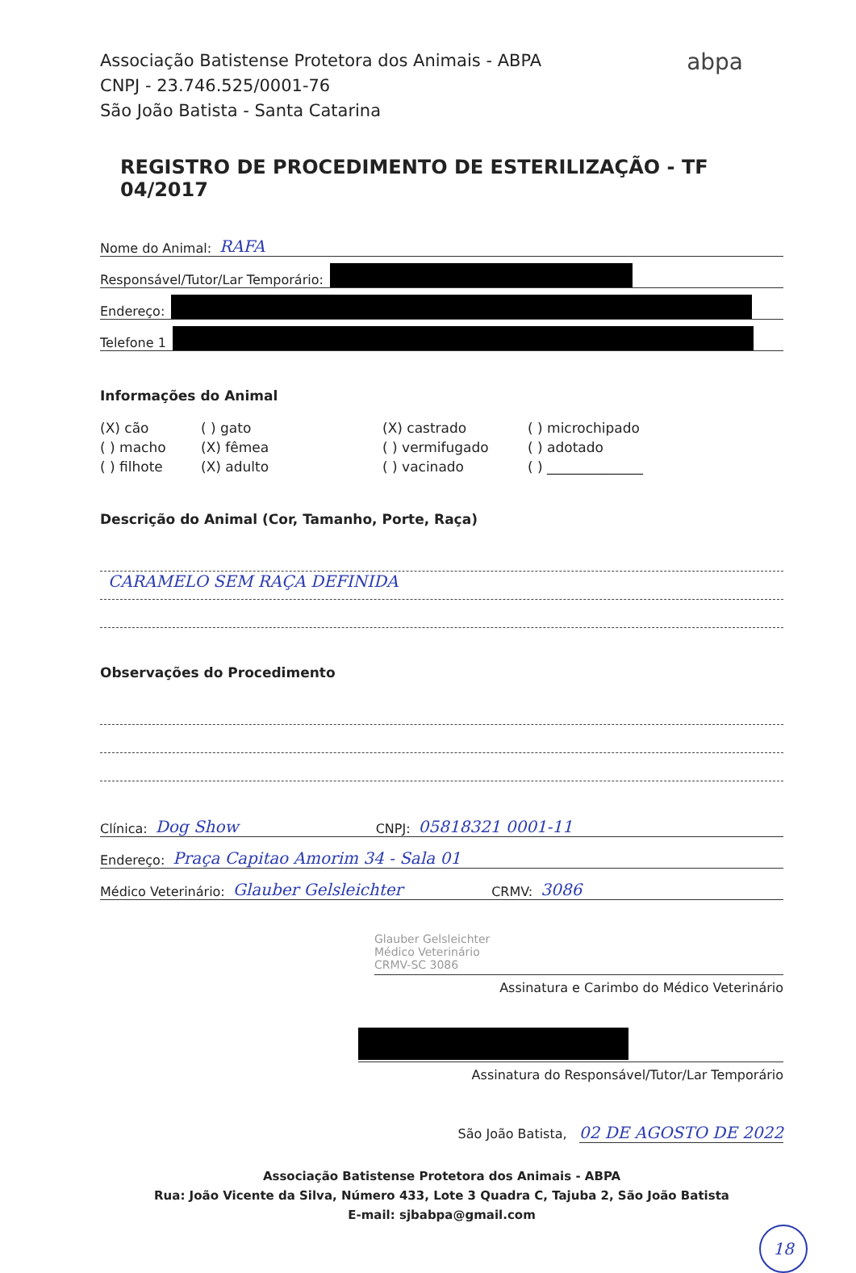abpa
Associação Batistense Protetora dos Animais - ABPA
CNPJ - 23.746.525/0001-76
São João Batista - Santa Catarina
REGISTRO DE PROCEDIMENTO DE ESTERILIZAÇÃO - TF 04/2017
Nome do Animal: RAFA
Responsável/Tutor/Lar Temporário:
Endereço:
Telefone 1
Informações do Animal
(X) cão
( ) gato
(X) castrado
( ) microchipado
( ) macho
(X) fêmea
( ) vermifugado
( ) adotado
( ) filhote
(X) adulto
( ) vacinado
( ) ______________
Descrição do Animal (Cor, Tamanho, Porte, Raça)
CARAMELO SEM RAÇA DEFINIDA
Observações do Procedimento
Clínica: Dog Show CNPJ: 05818321 0001-11
Endereço: Praça Capitao Amorim 34 - Sala 01
Médico Veterinário: Glauber Gelsleichter CRMV: 3086
Glauber Gelsleichter
Médico Veterinário
CRMV-SC 3086
Assinatura e Carimbo do Médico Veterinário
Assinatura do Responsável/Tutor/Lar Temporário
São João Batista, 02 DE AGOSTO DE 2022
Associação Batistense Protetora dos Animais - ABPA
Rua: João Vicente da Silva, Número 433, Lote 3 Quadra C, Tajuba 2, São João Batista
E-mail: sjbabpa@gmail.com
18